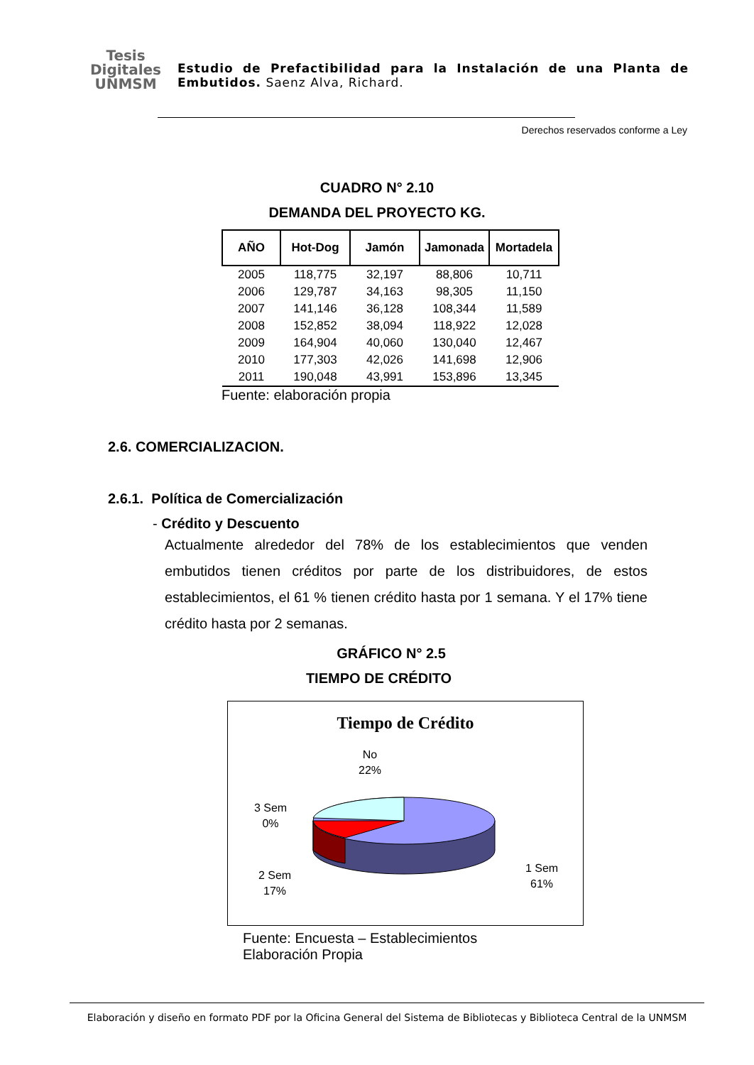Tesis
Digitales
UNMSM
Estudio de Prefactibilidad para la Instalación de una Planta de Embutidos. Saenz Alva, Richard.
Derechos reservados conforme a Ley
CUADRO N° 2.10
DEMANDA DEL PROYECTO KG.
| AÑO | Hot-Dog | Jamón | Jamonada | Mortadela |
| --- | --- | --- | --- | --- |
| 2005 | 118,775 | 32,197 | 88,806 | 10,711 |
| 2006 | 129,787 | 34,163 | 98,305 | 11,150 |
| 2007 | 141,146 | 36,128 | 108,344 | 11,589 |
| 2008 | 152,852 | 38,094 | 118,922 | 12,028 |
| 2009 | 164,904 | 40,060 | 130,040 | 12,467 |
| 2010 | 177,303 | 42,026 | 141,698 | 12,906 |
| 2011 | 190,048 | 43,991 | 153,896 | 13,345 |
Fuente: elaboración propia
2.6. COMERCIALIZACION.
2.6.1. Política de Comercialización
- Crédito y Descuento
Actualmente alrededor del 78% de los establecimientos que venden embutidos tienen créditos por parte de los distribuidores, de estos establecimientos, el 61 % tienen crédito hasta por 1 semana. Y el 17% tiene crédito hasta por 2 semanas.
GRÁFICO N° 2.5
TIEMPO DE CRÉDITO
Tiempo de Crédito
No
22%
3 Sem
0%
2 Sem
17%
1 Sem
61%
Fuente: Encuesta – Establecimientos
Elaboración Propia
Elaboración y diseño en formato PDF por la Oficina General del Sistema de Bibliotecas y Biblioteca Central de la UNMSM